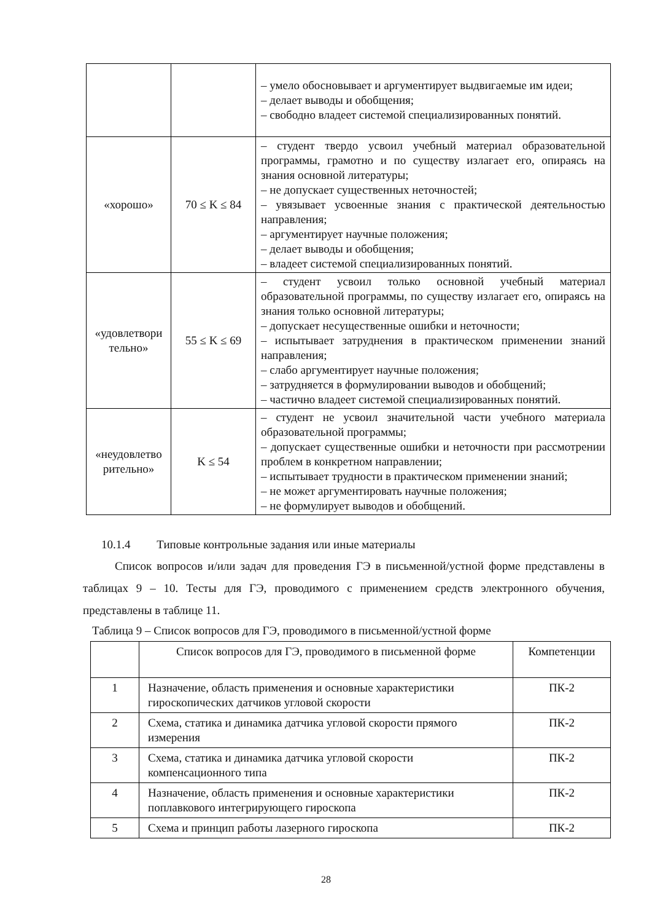| | | – умело обосновывает и аргументирует выдвигаемые им идеи; – делает выводы и обобщения; – свободно владеет системой специализированных понятий. |
| «хорошо» | 70 ≤ K ≤ 84 | – студент твердо усвоил учебный материал образовательной программы, грамотно и по существу излагает его, опираясь на знания основной литературы; – не допускает существенных неточностей; – увязывает усвоенные знания с практической деятельностью направления; – аргументирует научные положения; – делает выводы и обобщения; – владеет системой специализированных понятий. |
| «удовлетвори тельно» | 55 ≤ K ≤ 69 | – студент усвоил только основной учебный материал образовательной программы, по существу излагает его, опираясь на знания только основной литературы; – допускает несущественные ошибки и неточности; – испытывает затруднения в практическом применении знаний направления; – слабо аргументирует научные положения; – затрудняется в формулировании выводов и обобщений; – частично владеет системой специализированных понятий. |
| «неудовлетво рительно» | K ≤ 54 | – студент не усвоил значительной части учебного материала образовательной программы; – допускает существенные ошибки и неточности при рассмотрении проблем в конкретном направлении; – испытывает трудности в практическом применении знаний; – не может аргументировать научные положения; – не формулирует выводов и обобщений. |
10.1.4 Типовые контрольные задания или иные материалы
Список вопросов и/или задач для проведения ГЭ в письменной/устной форме представлены в таблицах 9 – 10. Тесты для ГЭ, проводимого с применением средств электронного обучения, представлены в таблице 11.
Таблица 9 – Список вопросов для ГЭ, проводимого в письменной/устной форме
| | Список вопросов для ГЭ, проводимого в письменной форме | Компетенции |
| --- | --- | --- |
| 1 | Назначение, область применения и основные характеристики гироскопических датчиков угловой скорости | ПК-2 |
| 2 | Схема, статика и динамика датчика угловой скорости прямого измерения | ПК-2 |
| 3 | Схема, статика и динамика датчика угловой скорости компенсационного типа | ПК-2 |
| 4 | Назначение, область применения и основные характеристики поплавкового интегрирующего гироскопа | ПК-2 |
| 5 | Схема и принцип работы лазерного гироскопа | ПК-2 |
28